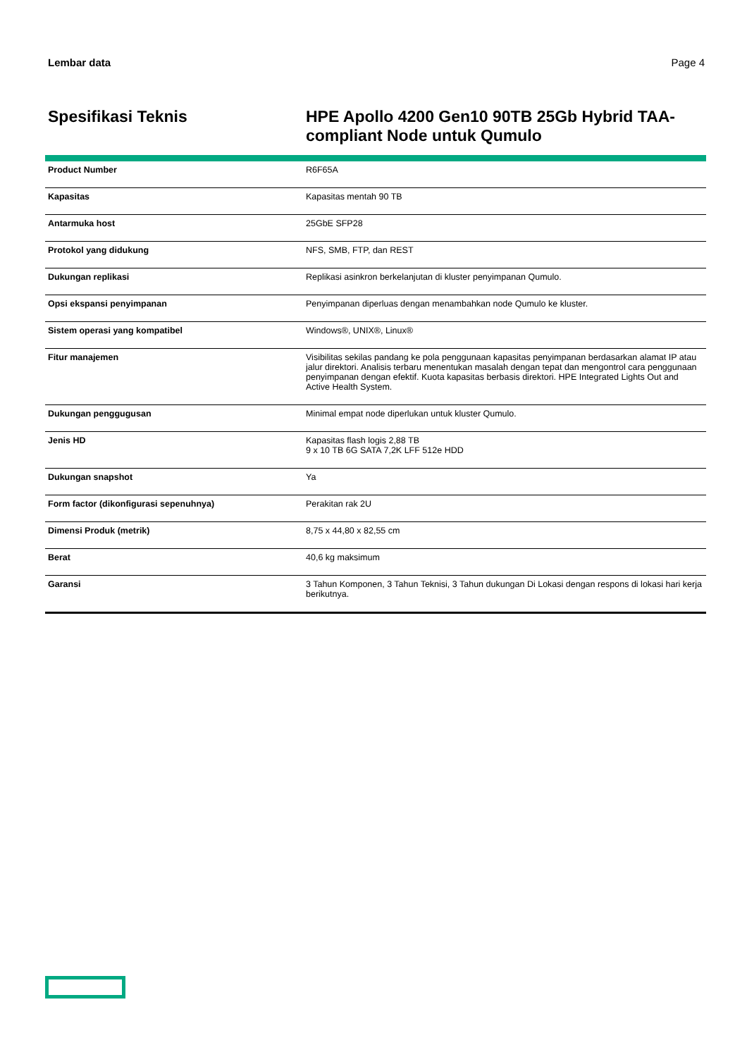Lembar data Page 4
Spesifikasi Teknis
HPE Apollo 4200 Gen10 90TB 25Gb Hybrid TAA-compliant Node untuk Qumulo
| Product Number | R6F65A |
| Kapasitas | Kapasitas mentah 90 TB |
| Antarmuka host | 25GbE SFP28 |
| Protokol yang didukung | NFS, SMB, FTP, dan REST |
| Dukungan replikasi | Replikasi asinkron berkelanjutan di kluster penyimpanan Qumulo. |
| Opsi ekspansi penyimpanan | Penyimpanan diperluas dengan menambahkan node Qumulo ke kluster. |
| Sistem operasi yang kompatibel | Windows®, UNIX®, Linux® |
| Fitur manajemen | Visibilitas sekilas pandang ke pola penggunaan kapasitas penyimpanan berdasarkan alamat IP atau jalur direktori. Analisis terbaru menentukan masalah dengan tepat dan mengontrol cara penggunaan penyimpanan dengan efektif. Kuota kapasitas berbasis direktori. HPE Integrated Lights Out and Active Health System. |
| Dukungan penggugusan | Minimal empat node diperlukan untuk kluster Qumulo. |
| Jenis HD | Kapasitas flash logis 2,88 TB 9 x 10 TB 6G SATA 7,2K LFF 512e HDD |
| Dukungan snapshot | Ya |
| Form factor (dikonfigurasi sepenuhnya) | Perakitan rak 2U |
| Dimensi Produk (metrik) | 8,75 x 44,80 x 82,55 cm |
| Berat | 40,6 kg maksimum |
| Garansi | 3 Tahun Komponen, 3 Tahun Teknisi, 3 Tahun dukungan Di Lokasi dengan respons di lokasi hari kerja berikutnya. |